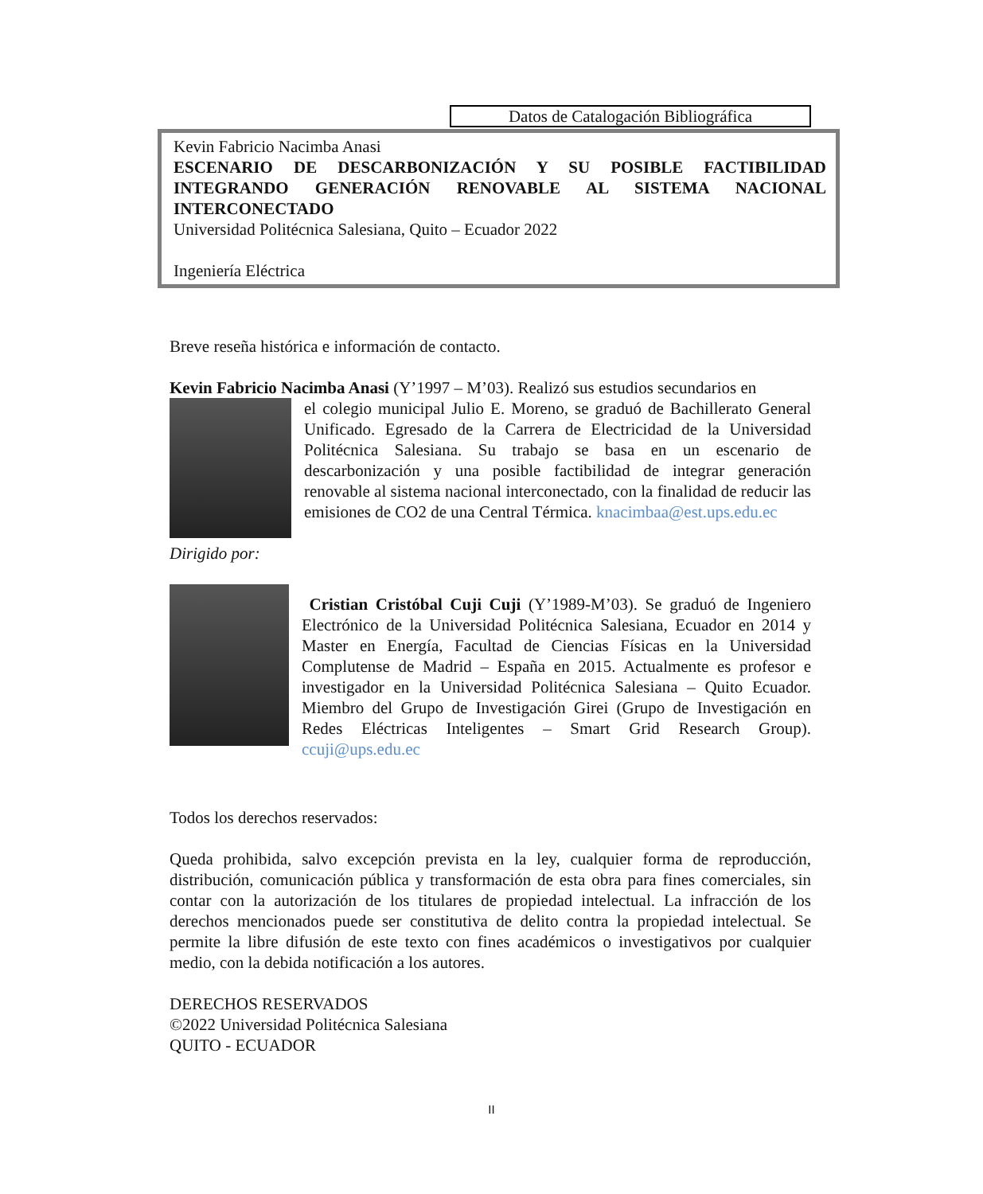Datos de Catalogación Bibliográfica
Kevin Fabricio Nacimba Anasi
ESCENARIO DE DESCARBONIZACIÓN Y SU POSIBLE FACTIBILIDAD INTEGRANDO GENERACIÓN RENOVABLE AL SISTEMA NACIONAL INTERCONECTADO
Universidad Politécnica Salesiana, Quito – Ecuador 2022
Ingeniería Eléctrica
Breve reseña histórica e información de contacto.
Kevin Fabricio Nacimba Anasi (Y’1997 – M’03). Realizó sus estudios secundarios en
el colegio municipal Julio E. Moreno, se graduó de Bachillerato General Unificado. Egresado de la Carrera de Electricidad de la Universidad Politécnica Salesiana. Su trabajo se basa en un escenario de descarbonización y una posible factibilidad de integrar generación renovable al sistema nacional interconectado, con la finalidad de reducir las emisiones de CO2 de una Central Térmica. knacimbaa@est.ups.edu.ec
Dirigido por:
Cristian Cristóbal Cuji Cuji (Y’1989-M’03). Se graduó de Ingeniero Electrónico de la Universidad Politécnica Salesiana, Ecuador en 2014 y Master en Energía, Facultad de Ciencias Físicas en la Universidad Complutense de Madrid – España en 2015. Actualmente es profesor e investigador en la Universidad Politécnica Salesiana – Quito Ecuador. Miembro del Grupo de Investigación Girei (Grupo de Investigación en Redes Eléctricas Inteligentes – Smart Grid Research Group). ccuji@ups.edu.ec
Todos los derechos reservados:
Queda prohibida, salvo excepción prevista en la ley, cualquier forma de reproducción, distribución, comunicación pública y transformación de esta obra para fines comerciales, sin contar con la autorización de los titulares de propiedad intelectual. La infracción de los derechos mencionados puede ser constitutiva de delito contra la propiedad intelectual. Se permite la libre difusión de este texto con fines académicos o investigativos por cualquier medio, con la debida notificación a los autores.
DERECHOS RESERVADOS
©2022 Universidad Politécnica Salesiana
QUITO - ECUADOR
II